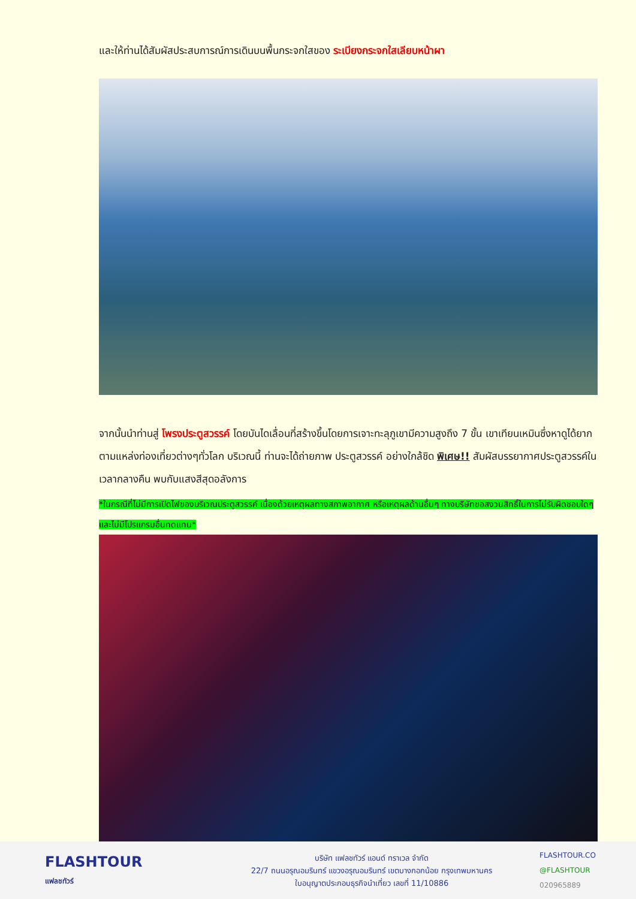และให้ท่านได้สัมผัสประสบการณ์การเดินบนพื้นกระจกใสของ ระเบียงกระจกใสเลียบหน้าผา
จากนั้นนำท่านสู่ โพรงประตูสวรรค์ โดยบันไดเลื่อนที่สร้างขึ้นโดยการเจาะทะลุภูเขามีความสูงถึง 7 ขั้น เขาเทียนเหมินซึ่งหาดูได้ยากตามแหล่งท่องเที่ยวต่างๆทั่วโลก บริเวณนี้ ท่านจะได้ถ่ายภาพ ประตูสวรรค์ อย่างใกล้ชิด พิเศษ!! สัมผัสบรรยากาศประตูสวรรค์ในเวลากลางคืน พบกับแสงสีสุดอลังการ
*ในกรณีที่ไม่มีการเปิดไฟของบริเวณประตูสวรรค์ เนื่องด้วยเหตุผลทางสภาพอากาศ หรือเหตุผลด้านอื่นๆ ทางบริษัทขอสงวนสิทธิ์ในการไม่รับผิดชอบใดๆ และไม่มีโปรแกรมอื่นทดแทน*
FLASHTOUR
แฟลชทัวร์
บริษัท แฟลชทัวร์ แอนด์ ทราเวล จำกัด
22/7 ถนนอรุณอมรินทร์ แขวงอรุณอมรินทร์ เขตบางกอกน้อย กรุงเทพมหานคร
ใบอนุญาตประกอบธุรกิจนำเที่ยว เลขที่ 11/10886
FLASHTOUR.CO
@FLASHTOUR
020965889